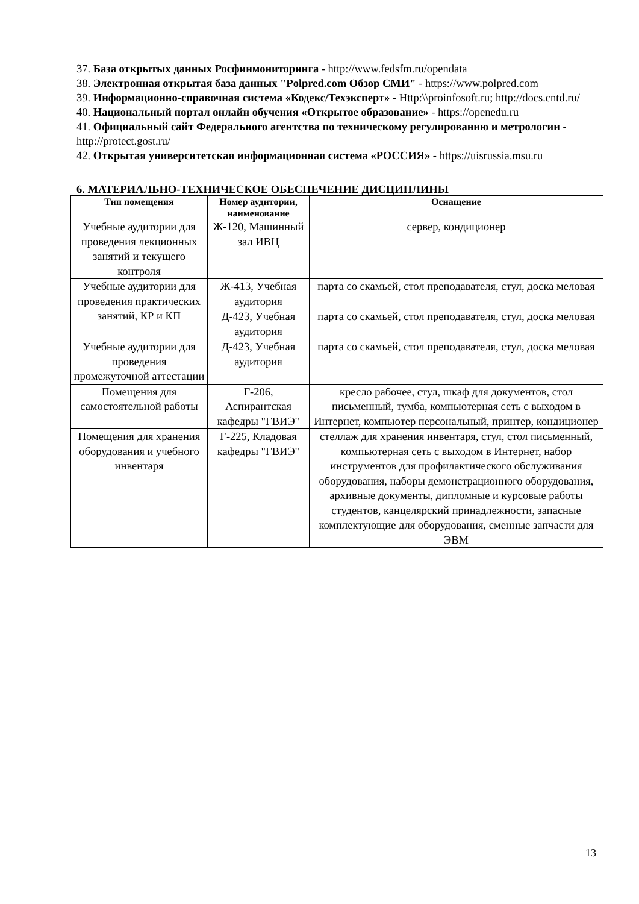37. База открытых данных Росфинмониторинга - http://www.fedsfm.ru/opendata
38. Электронная открытая база данных "Polpred.com Обзор СМИ" - https://www.polpred.com
39. Информационно-справочная система «Кодекс/Техэксперт» - Http:\\proinfosoft.ru; http://docs.cntd.ru/
40. Национальный портал онлайн обучения «Открытое образование» - https://openedu.ru
41. Официальный сайт Федерального агентства по техническому регулированию и метрологии - http://protect.gost.ru/
42. Открытая университетская информационная система «РОССИЯ» - https://uisrussia.msu.ru
6. МАТЕРИАЛЬНО-ТЕХНИЧЕСКОЕ ОБЕСПЕЧЕНИЕ ДИСЦИПЛИНЫ
| Тип помещения | Номер аудитории, наименование | Оснащение |
| --- | --- | --- |
| Учебные аудитории для проведения лекционных занятий и текущего контроля | Ж-120, Машинный зал ИВЦ | сервер, кондиционер |
| Учебные аудитории для проведения практических занятий, КР и КП | Ж-413, Учебная аудитория | парта со скамьей, стол преподавателя, стул, доска меловая |
| | Д-423, Учебная аудитория | парта со скамьей, стол преподавателя, стул, доска меловая |
| Учебные аудитории для проведения промежуточной аттестации | Д-423, Учебная аудитория | парта со скамьей, стол преподавателя, стул, доска меловая |
| Помещения для самостоятельной работы | Г-206, Аспирантская кафедры "ГВИЭ" | кресло рабочее, стул, шкаф для документов, стол письменный, тумба, компьютерная сеть с выходом в Интернет, компьютер персональный, принтер, кондиционер |
| Помещения для хранения оборудования и учебного инвентаря | Г-225, Кладовая кафедры "ГВИЭ" | стеллаж для хранения инвентаря, стул, стол письменный, компьютерная сеть с выходом в Интернет, набор инструментов для профилактического обслуживания оборудования, наборы демонстрационного оборудования, архивные документы, дипломные и курсовые работы студентов, канцелярский принадлежности, запасные комплектующие для оборудования, сменные запчасти для ЭВМ |
13